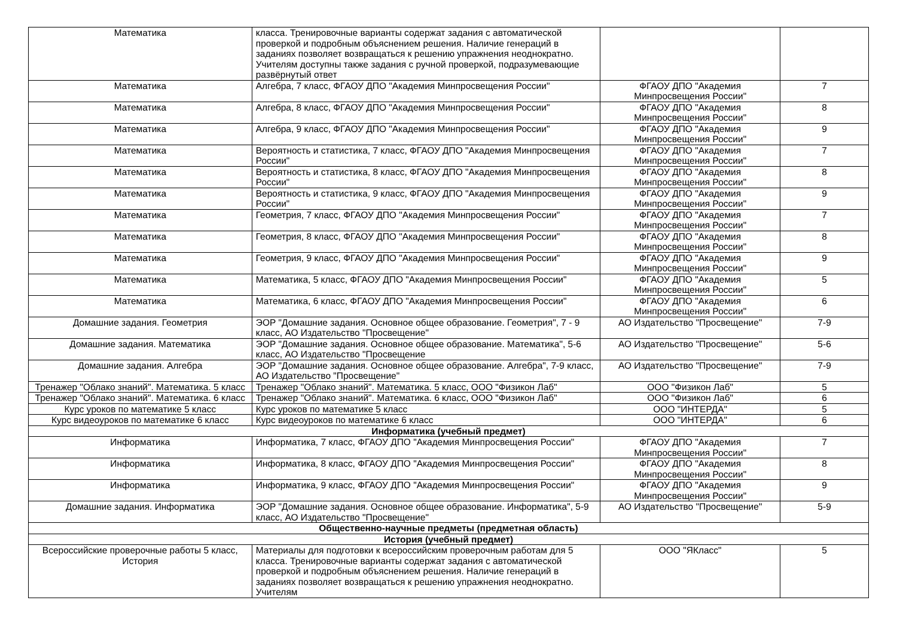| Математика | класса. Тренировочные варианты содержат задания с автоматической проверкой и подробным объяснением решения. Наличие генераций в заданиях позволяет возвращаться к решению упражнения неоднократно. Учителям доступны также задания с ручной проверкой, подразумевающие развёрнутый ответ | | |
| Математика | Алгебра, 7 класс, ФГАОУ ДПО "Академия Минпросвещения России" | ФГАОУ ДПО "Академия Минпросвещения России" | 7 |
| Математика | Алгебра, 8 класс, ФГАОУ ДПО "Академия Минпросвещения России" | ФГАОУ ДПО "Академия Минпросвещения России" | 8 |
| Математика | Алгебра, 9 класс, ФГАОУ ДПО "Академия Минпросвещения России" | ФГАОУ ДПО "Академия Минпросвещения России" | 9 |
| Математика | Вероятность и статистика, 7 класс, ФГАОУ ДПО "Академия Минпросвещения России" | ФГАОУ ДПО "Академия Минпросвещения России" | 7 |
| Математика | Вероятность и статистика, 8 класс, ФГАОУ ДПО "Академия Минпросвещения России" | ФГАОУ ДПО "Академия Минпросвещения России" | 8 |
| Математика | Вероятность и статистика, 9 класс, ФГАОУ ДПО "Академия Минпросвещения России" | ФГАОУ ДПО "Академия Минпросвещения России" | 9 |
| Математика | Геометрия, 7 класс, ФГАОУ ДПО "Академия Минпросвещения России" | ФГАОУ ДПО "Академия Минпросвещения России" | 7 |
| Математика | Геометрия, 8 класс, ФГАОУ ДПО "Академия Минпросвещения России" | ФГАОУ ДПО "Академия Минпросвещения России" | 8 |
| Математика | Геометрия, 9 класс, ФГАОУ ДПО "Академия Минпросвещения России" | ФГАОУ ДПО "Академия Минпросвещения России" | 9 |
| Математика | Математика, 5 класс, ФГАОУ ДПО "Академия Минпросвещения России" | ФГАОУ ДПО "Академия Минпросвещения России" | 5 |
| Математика | Математика, 6 класс, ФГАОУ ДПО "Академия Минпросвещения России" | ФГАОУ ДПО "Академия Минпросвещения России" | 6 |
| Домашние задания. Геометрия | ЭОР "Домашние задания. Основное общее образование. Геометрия", 7 - 9 класс, АО Издательство "Просвещение" | АО Издательство "Просвещение" | 7-9 |
| Домашние задания. Математика | ЭОР "Домашние задания. Основное общее образование. Математика", 5-6 класс, АО Издательство "Просвещение | АО Издательство "Просвещение" | 5-6 |
| Домашние задания. Алгебра | ЭОР "Домашние задания. Основное общее образование. Алгебра", 7-9 класс, АО Издательство "Просвещение" | АО Издательство "Просвещение" | 7-9 |
| Тренажер "Облако знаний". Математика. 5 класс | Тренажер "Облако знаний". Математика. 5 класс, ООО "Физикон Лаб" | ООО "Физикон Лаб" | 5 |
| Тренажер "Облако знаний". Математика. 6 класс | Тренажер "Облако знаний". Математика. 6 класс, ООО "Физикон Лаб" | ООО "Физикон Лаб" | 6 |
| Курс уроков по математике 5 класс | Курс уроков по математике 5 класс | ООО "ИНТЕРДА" | 5 |
| Курс видеоуроков по математике 6 класс | Курс видеоуроков по математике 6 класс | ООО "ИНТЕРДА" | 6 |
| Информатика (учебный предмет) | | | |
| Информатика | Информатика, 7 класс, ФГАОУ ДПО "Академия Минпросвещения России" | ФГАОУ ДПО "Академия Минпросвещения России" | 7 |
| Информатика | Информатика, 8 класс, ФГАОУ ДПО "Академия Минпросвещения России" | ФГАОУ ДПО "Академия Минпросвещения России" | 8 |
| Информатика | Информатика, 9 класс, ФГАОУ ДПО "Академия Минпросвещения России" | ФГАОУ ДПО "Академия Минпросвещения России" | 9 |
| Домашние задания. Информатика | ЭОР "Домашние задания. Основное общее образование. Информатика", 5-9 класс, АО Издательство "Просвещение" | АО Издательство "Просвещение" | 5-9 |
| Общественно-научные предметы (предметная область) | | | |
| История (учебный предмет) | | | |
| Всероссийские проверочные работы 5 класс, История | Материалы для подготовки к всероссийским проверочным работам для 5 класса. Тренировочные варианты содержат задания с автоматической проверкой и подробным объяснением решения. Наличие генераций в заданиях позволяет возвращаться к решению упражнения неоднократно. Учителям | ООО "ЯКласс" | 5 |